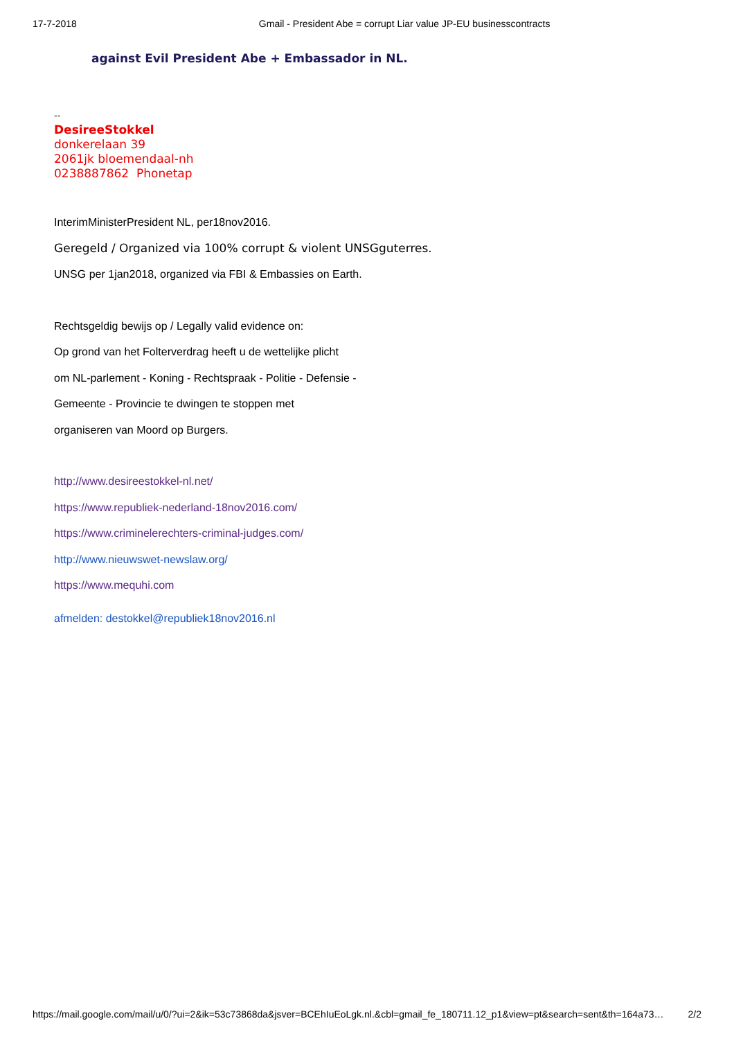17-7-2018 Gmail - President Abe = corrupt Liar value JP-EU businesscontracts
against Evil President Abe + Embassador in NL.
--
DesireeStokkel
donkerelaan 39
2061jk bloemendaal-nh
0238887862 Phonetap
InterimMinisterPresident NL, per18nov2016.
Geregeld / Organized via 100% corrupt & violent UNSGguterres.
UNSG per 1jan2018, organized via FBI & Embassies on Earth.
Rechtsgeldig bewijs op / Legally valid evidence on:
Op grond van het Folterverdrag heeft u de wettelijke plicht
om NL-parlement - Koning - Rechtspraak - Politie - Defensie -
Gemeente - Provincie te dwingen te stoppen met
organiseren van Moord op Burgers.
http://www.desireestokkel-nl.net/
https://www.republiek-nederland-18nov2016.com/
https://www.criminelerechters-criminal-judges.com/
http://www.nieuwswet-newslaw.org/
https://www.mequhi.com
afmelden: destokkel@republiek18nov2016.nl
https://mail.google.com/mail/u/0/?ui=2&ik=53c73868da&jsver=BCEhIuEoLgk.nl.&cbl=gmail_fe_180711.12_p1&view=pt&search=sent&th=164a73… 2/2